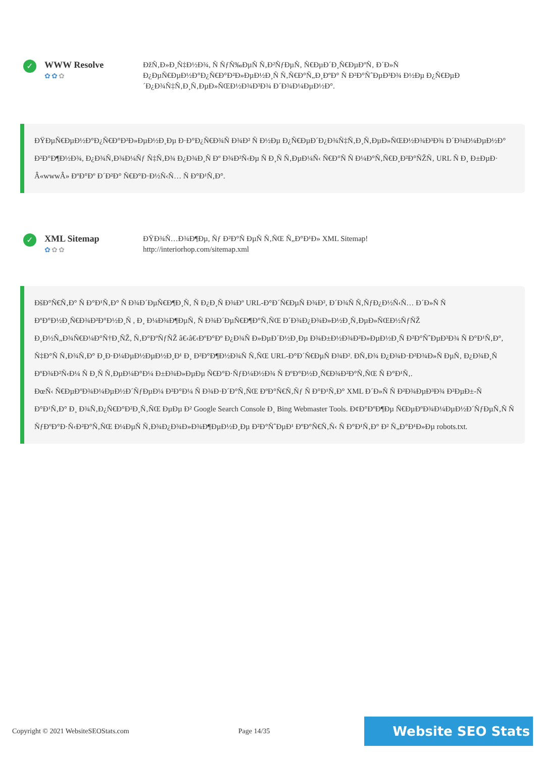✓
WWW Resolve
✿✿✿
ÐžÑ‚Ð»Ð¸Ñ‡Ð½Ð¾, Ñ ÑƒÑ‰ÐµÑ Ñ‚Ð²ÑƒÐµÑ‚ Ñ€ÐµÐ´Ð¸Ñ€ÐµÐºÑ‚ Ð´Ð»Ñ Ð¿ÐµÑ€ÐµÐ½Ð°Ð¿Ñ€Ð°Ð²Ð»ÐµÐ½Ð¸Ñ Ñ‚Ñ€Ð°Ñ„Ð¸ÐºÐ° Ñ Ð²Ð°ÑˆÐµÐ³Ð¾ Ð½Ðµ Ð¿Ñ€ÐµÐ´Ð¿Ð¾Ñ‡Ñ‚Ð¸Ñ‚ÐµÐ»ÑŒÐ½Ð¾Ð³Ð¾ Ð´Ð¾Ð¼ÐµÐ½Ð°.
ÐŸÐµÑ€ÐµÐ½Ð°Ð¿Ñ€Ð°Ð²Ð»ÐµÐ½Ð¸Ðµ Ð·Ð°Ð¿Ñ€Ð¾Ñ Ð¾Ð² Ñ Ð½Ðµ Ð¿Ñ€ÐµÐ´Ð¿Ð¾Ñ‡Ñ‚Ð¸Ñ‚ÐµÐ»ÑŒÐ½Ð¾Ð³Ð¾ Ð´Ð¾Ð¼ÐµÐ½Ð° Ð²Ð°Ð¶Ð½Ð¾, Ð¿Ð¾Ñ‚Ð¾Ð¼Ñƒ Ñ‡Ñ‚Ð¾ Ð¿Ð¾Ð¸Ñ Ðº Ð¾Ð²Ñ‹Ðµ Ñ Ð¸Ñ Ñ‚ÐµÐ¼Ñ‹ Ñ€Ð°Ñ Ñ Ð¼Ð°Ñ‚Ñ€Ð¸Ð²Ð°ÑŽÑ‚ URL Ñ Ð¸ Ð±ÐµÐ· Â«wwwÂ» ÐºÐ°Ðº Ð´Ð²Ð° Ñ€Ð°Ð·Ð½Ñ‹Ñ… Ñ Ð°Ð¹Ñ‚Ð°.
✓
XML Sitemap
✿✿✿
ÐŸÐ¾Ñ…Ð¾Ð¶Ðµ, Ñƒ Ð²Ð°Ñ ÐµÑ Ñ‚ÑŒ Ñ„Ð°Ð¹Ð» XML Sitemap!
http://interiorhop.com/sitemap.xml
ÐšÐ°Ñ€Ñ‚Ð° Ñ Ð°Ð¹Ñ‚Ð° Ñ Ð¾Ð´ÐµÑ€Ð¶Ð¸Ñ‚ Ñ Ð¿Ð¸Ñ Ð¾Ðº URL-Ð°Ð´Ñ€ÐµÑ Ð¾Ð², Ð´Ð¾Ñ Ñ‚ÑƒÐ¿Ð½Ñ‹Ñ… Ð´Ð»Ñ Ñ ÐºÐ°Ð½Ð¸Ñ€Ð¾Ð²Ð°Ð½Ð¸Ñ , Ð¸ Ð¼Ð¾Ð¶ÐµÑ‚ Ñ Ð¾Ð´ÐµÑ€Ð¶Ð°Ñ‚ÑŒ Ð´Ð¾Ð¿Ð¾Ð»Ð½Ð¸Ñ‚ÐµÐ»ÑŒÐ½ÑƒÑŽ Ð¸Ð½Ñ„Ð¾Ñ€Ð¼Ð°Ñ†Ð¸ÑŽ, Ñ‚Ð°ÐºÑƒÑŽ â€‹â€‹ÐºÐ°Ðº Ð¿Ð¾Ñ Ð»ÐµÐ´Ð½Ð¸Ðµ Ð¾Ð±Ð½Ð¾Ð²Ð»ÐµÐ½Ð¸Ñ Ð²Ð°ÑˆÐµÐ³Ð¾ Ñ Ð°Ð¹Ñ‚Ð°, Ñ‡Ð°Ñ Ñ‚Ð¾Ñ‚Ð° Ð¸Ð·Ð¼ÐµÐ½ÐµÐ½Ð¸Ð¹ Ð¸ Ð²Ð°Ð¶Ð½Ð¾Ñ Ñ‚ÑŒ URL-Ð°Ð´Ñ€ÐµÑ Ð¾Ð². Ð­Ñ‚Ð¾ Ð¿Ð¾Ð·Ð²Ð¾Ð»Ñ ÐµÑ‚ Ð¿Ð¾Ð¸Ñ ÐºÐ¾Ð²Ñ‹Ð¼ Ñ Ð¸Ñ Ñ‚ÐµÐ¼Ð°Ð¼ Ð±Ð¾Ð»ÐµÐµ Ñ€Ð°Ð·ÑƒÐ¼Ð½Ð¾ Ñ ÐºÐ°Ð½Ð¸Ñ€Ð¾Ð²Ð°Ñ‚ÑŒ Ñ Ð°Ð¹Ñ‚.
ÐœÑ‹ Ñ€ÐµÐºÐ¾Ð¼ÐµÐ½Ð´ÑƒÐµÐ¼ Ð²Ð°Ð¼ Ñ Ð¾Ð·Ð´Ð°Ñ‚ÑŒ ÐºÐ°Ñ€Ñ‚Ñƒ Ñ Ð°Ð¹Ñ‚Ð° XML Ð´Ð»Ñ Ñ Ð²Ð¾ÐµÐ³Ð¾ Ð²ÐµÐ±-Ñ Ð°Ð¹Ñ‚Ð° Ð¸ Ð¾Ñ‚Ð¿Ñ€Ð°Ð²Ð¸Ñ‚ÑŒ ÐµÐµ Ð² Google Search Console Ð¸ Bing Webmaster Tools. Ð¢Ð°ÐºÐ¶Ðµ Ñ€ÐµÐºÐ¾Ð¼ÐµÐ½Ð´ÑƒÐµÑ‚Ñ Ñ ÑƒÐºÐ°Ð·Ñ‹Ð²Ð°Ñ‚ÑŒ Ð¼ÐµÑ Ñ‚Ð¾Ð¿Ð¾Ð»Ð¾Ð¶ÐµÐ½Ð¸Ðµ Ð²Ð°ÑˆÐµÐ¹ ÐºÐ°Ñ€Ñ‚Ñ‹ Ñ Ð°Ð¹Ñ‚Ð° Ð² Ñ„Ð°Ð¹Ð»Ðµ robots.txt.
Copyright © 2021 WebsiteSEOStats.com Page 14/35 Website SEO Stats